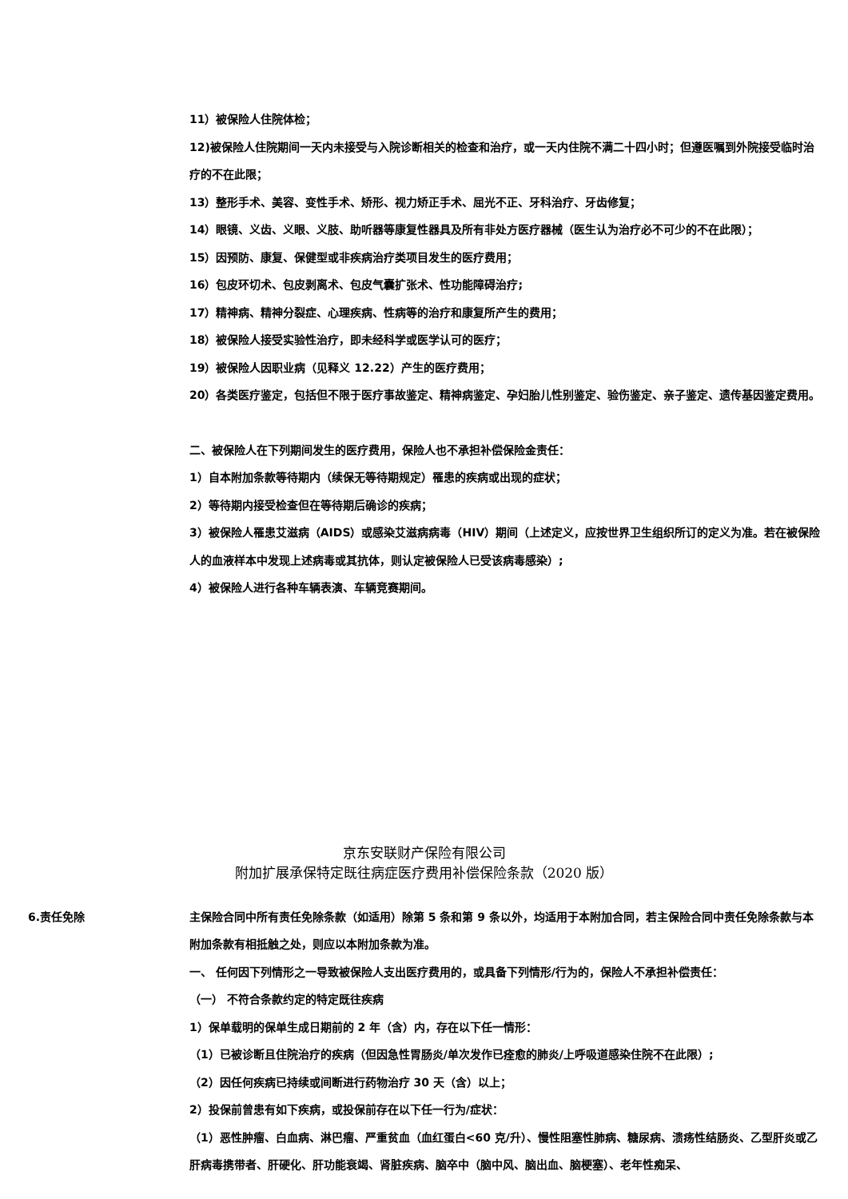11）被保险人住院体检；
12)被保险人住院期间一天内未接受与入院诊断相关的检查和治疗，或一天内住院不满二十四小时；但遵医嘱到外院接受临时治疗的不在此限；
13）整形手术、美容、变性手术、矫形、视力矫正手术、屈光不正、牙科治疗、牙齿修复；
14）眼镜、义齿、义眼、义肢、助听器等康复性器具及所有非处方医疗器械（医生认为治疗必不可少的不在此限）；
15）因预防、康复、保健型或非疾病治疗类项目发生的医疗费用；
16）包皮环切术、包皮剥离术、包皮气囊扩张术、性功能障碍治疗;
17）精神病、精神分裂症、心理疾病、性病等的治疗和康复所产生的费用；
18）被保险人接受实验性治疗，即未经科学或医学认可的医疗；
19）被保险人因职业病（见释义 12.22）产生的医疗费用；
20）各类医疗鉴定，包括但不限于医疗事故鉴定、精神病鉴定、孕妇胎儿性别鉴定、验伤鉴定、亲子鉴定、遗传基因鉴定费用。
二、被保险人在下列期间发生的医疗费用，保险人也不承担补偿保险金责任：
1）自本附加条款等待期内（续保无等待期规定）罹患的疾病或出现的症状；
2）等待期内接受检查但在等待期后确诊的疾病；
3）被保险人罹患艾滋病（AIDS）或感染艾滋病病毒（HIV）期间（上述定义，应按世界卫生组织所订的定义为准。若在被保险人的血液样本中发现上述病毒或其抗体，则认定被保险人已受该病毒感染）;
4）被保险人进行各种车辆表演、车辆竞赛期间。
京东安联财产保险有限公司
附加扩展承保特定既往病症医疗费用补偿保险条款（2020 版）
6.责任免除 主保险合同中所有责任免除条款（如适用）除第 5 条和第 9 条以外，均适用于本附加合同，若主保险合同中责任免除条款与本附加条款有相抵触之处，则应以本附加条款为准。
一、 任何因下列情形之一导致被保险人支出医疗费用的，或具备下列情形/行为的，保险人不承担补偿责任：
（一） 不符合条款约定的特定既往疾病
1）保单载明的保单生成日期前的 2 年（含）内，存在以下任一情形：
（1）已被诊断且住院治疗的疾病（但因急性胃肠炎/单次发作已痊愈的肺炎/上呼吸道感染住院不在此限）;
（2）因任何疾病已持续或间断进行药物治疗 30 天（含）以上；
2）投保前曾患有如下疾病，或投保前存在以下任一行为/症状：
（1）恶性肿瘤、白血病、淋巴瘤、严重贫血（血红蛋白<60 克/升）、慢性阻塞性肺病、糖尿病、溃疡性结肠炎、乙型肝炎或乙肝病毒携带者、肝硬化、肝功能衰竭、肾脏疾病、脑卒中（脑中风、脑出血、脑梗塞）、老年性痴呆、